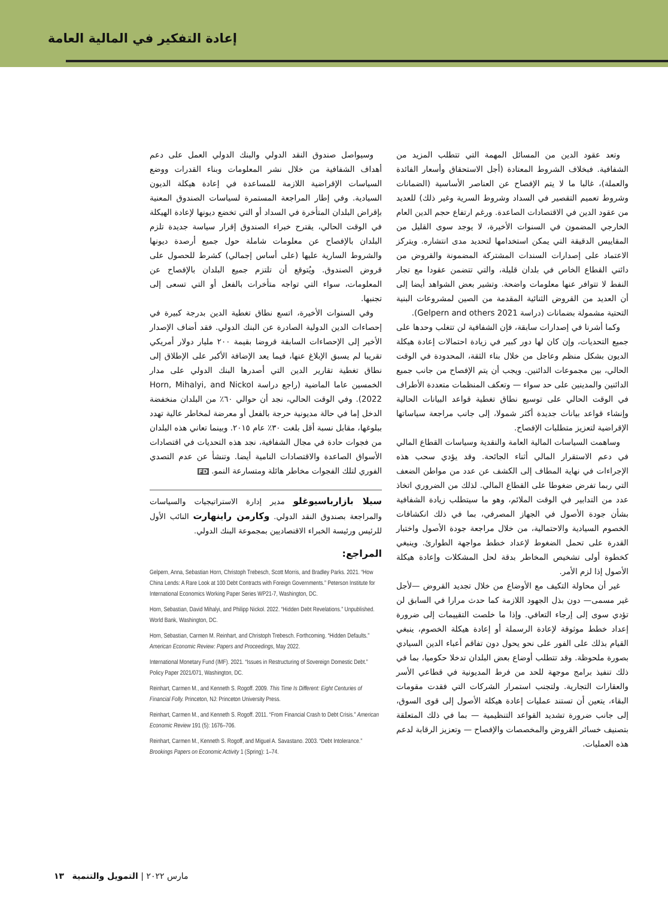إعادة التفكير في المالية العامة
وتعد عقود الدين من المسائل المهمة التي تتطلب المزيد من الشفافية. فبخلاف الشروط المعتادة (أجل الاستحقاق وأسعار الفائدة والعملة)، غالبا ما لا يتم الإفصاح عن العناصر الأساسية (الضمانات وشروط تعميم التقصير في السداد وشروط السرية وغير ذلك) للعديد من عقود الدين في الاقتصادات الصاعدة. ورغم ارتفاع حجم الدين العام الخارجي المضمون في السنوات الأخيرة، لا يوجد سوى القليل من المقاييس الدقيقة التي يمكن استخدامها لتحديد مدى انتشاره. ويتركز الاعتماد على إصدارات السندات المشتركة المضمونة والقروض من دائني القطاع الخاص في بلدان قليلة، والتي تتضمن عقودا مع تجار النفط لا تتوافر عنها معلومات واضحة. وتشير بعض الشواهد أيضا إلى أن العديد من القروض الثنائية المقدمة من الصين لمشروعات البنية التحتية مشمولة بضمانات (دراسة Gelpern and others 2021).
وكما أشرنا في إصدارات سابقة، فإن الشفافية لن تتغلب وحدها على جميع التحديات، وإن كان لها دور كبير في زيادة احتمالات إعادة هيكلة الديون بشكل منظم وعاجل من خلال بناء الثقة، المحدودة في الوقت الحالي، بين مجموعات الدائنين. ويجب أن يتم الإفصاح من جانب جميع الدائنين والمدينين على حد سواء — وتعكف المنظمات متعددة الأطراف في الوقت الحالي على توسيع نطاق تغطية قواعد البيانات الحالية وإنشاء قواعد بيانات جديدة أكثر شمولا، إلى جانب مراجعة سياساتها الإقراضية لتعزيز متطلبات الإفصاح.
وساهمت السياسات المالية العامة والنقدية وسياسات القطاع المالي في دعم الاستقرار المالي أثناء الجائحة. وقد يؤدي سحب هذه الإجراءات في نهاية المطاف إلى الكشف عن عدد من مواطن الضعف التي ربما تفرض ضغوطا على القطاع المالي. لذلك من الضروري اتخاذ عدد من التدابير في الوقت الملائم، وهو ما سيتطلب زيادة الشفافية بشأن جودة الأصول في الجهاز المصرفي، بما في ذلك انكشافات الخصوم السيادية والاحتمالية، من خلال مراجعة جودة الأصول واختبار القدرة على تحمل الضغوط لإعداد خطط مواجهة الطوارئ. وينبغي كخطوة أولى تشخيص المخاطر بدقة لحل المشكلات وإعادة هيكلة الأصول إذا لزم الأمر.
غير أن محاولة التكيف مع الأوضاع من خلال تجديد القروض —لأجل غير مسمى— دون بذل الجهود اللازمة كما حدث مرارا في السابق لن تؤدي سوى إلى إرجاء التعافي. وإذا ما خلصت التقييمات إلى ضرورة إعداد خطط موثوقة لإعادة الرسملة أو إعادة هيكلة الخصوم، ينبغي القيام بذلك على الفور على نحو يحول دون تفاقم أعباء الدين السيادي بصورة ملحوظة. وقد تتطلب أوضاع بعض البلدان تدخلا حكوميا، بما في ذلك تنفيذ برامج موجهة للحد من فرط المديونية في قطاعي الأسر والعقارات التجارية. ولتجنب استمرار الشركات التي فقدت مقومات البقاء، يتعين أن تستند عمليات إعادة هيكلة الأصول إلى قوى السوق، إلى جانب ضرورة تشديد القواعد التنظيمية — بما في ذلك المتعلقة بتصنيف خسائر القروض والمخصصات والإفصاح — وتعزيز الرقابة لدعم هذه العمليات.
وسيواصل صندوق النقد الدولي والبنك الدولي العمل على دعم أهداف الشفافية من خلال نشر المعلومات وبناء القدرات ووضع السياسات الإقراضية اللازمة للمساعدة في إعادة هيكلة الديون السيادية. وفي إطار المراجعة المستمرة لسياسات الصندوق المعنية بإقراض البلدان المتأخرة في السداد أو التي تخضع ديونها لإعادة الهيكلة في الوقت الحالي، يقترح خبراء الصندوق إقرار سياسة جديدة تلزم البلدان بالإفصاح عن معلومات شاملة حول جميع أرصدة ديونها والشروط السارية عليها (على أساس إجمالي) كشرط للحصول على قروض الصندوق. ويُتوقع أن تلتزم جميع البلدان بالإفصاح عن المعلومات، سواء التي تواجه متأخرات بالفعل أو التي تسعى إلى تجنبها.
وفي السنوات الأخيرة، اتسع نطاق تغطية الدين بدرجة كبيرة في إحصاءات الدين الدولية الصادرة عن البنك الدولي. فقد أضاف الإصدار الأخير إلى الإحصاءات السابقة قروضا بقيمة ٢٠٠ مليار دولار أمريكي تقريبا لم يسبق الإبلاغ عنها، فيما يعد الإضافة الأكبر على الإطلاق إلى نطاق تغطية تقارير الدين التي أصدرها البنك الدولي على مدار الخمسين عاما الماضية (راجع دراسة Horn, Mihalyi, and Nickol 2022). وفي الوقت الحالي، نجد أن حوالي ٦٠٪ من البلدان منخفضة الدخل إما في حالة مديونية حرجة بالفعل أو معرضة لمخاطر عالية تهدد ببلوغها، مقابل نسبة أقل بلغت ٣٠٪ عام ٢٠١٥. وبينما تعاني هذه البلدان من فجوات حادة في مجال الشفافية، نجد هذه التحديات في اقتصادات الأسواق الصاعدة والاقتصادات النامية أيضا. وتنشأ عن عدم التصدي الفوري لتلك الفجوات مخاطر هائلة ومتسارعة النمو. FD
سيلا بازارباسيوغلو مدير إدارة الاستراتيجيات والسياسات والمراجعة بصندوق النقد الدولي. وكارمن راينهارت النائب الأول للرئيس ورئيسة الخبراء الاقتصاديين بمجموعة البنك الدولي.
المراجع:
Gelpern, Anna, Sebastian Horn, Christoph Trebesch, Scott Morris, and Bradley Parks. 2021. “How China Lends: A Rare Look at 100 Debt Contracts with Foreign Governments.” Peterson Institute for International Economics Working Paper Series WP21-7, Washington, DC.
Horn, Sebastian, David Mihalyi, and Philipp Nickol. 2022. “Hidden Debt Revelations.” Unpublished. World Bank, Washington, DC.
Horn, Sebastian, Carmen M. Reinhart, and Christoph Trebesch. Forthcoming. “Hidden Defaults.” American Economic Review: Papers and Proceedings, May 2022.
International Monetary Fund (IMF). 2021. “Issues in Restructuring of Sovereign Domestic Debt.” Policy Paper 2021/071, Washington, DC.
Reinhart, Carmen M., and Kenneth S. Rogoff. 2009. This Time Is Different: Eight Centuries of Financial Folly. Princeton, NJ: Princeton University Press.
Reinhart, Carmen M., and Kenneth S. Rogoff. 2011. “From Financial Crash to Debt Crisis.” American Economic Review 191 (5): 1676–706.
Reinhart, Carmen M., Kenneth S. Rogoff, and Miguel A. Savastano. 2003. “Debt Intolerance.” Brookings Papers on Economic Activity 1 (Spring): 1–74.
مارس ٢٠٢٢ | التمويل والتنمية ١٣